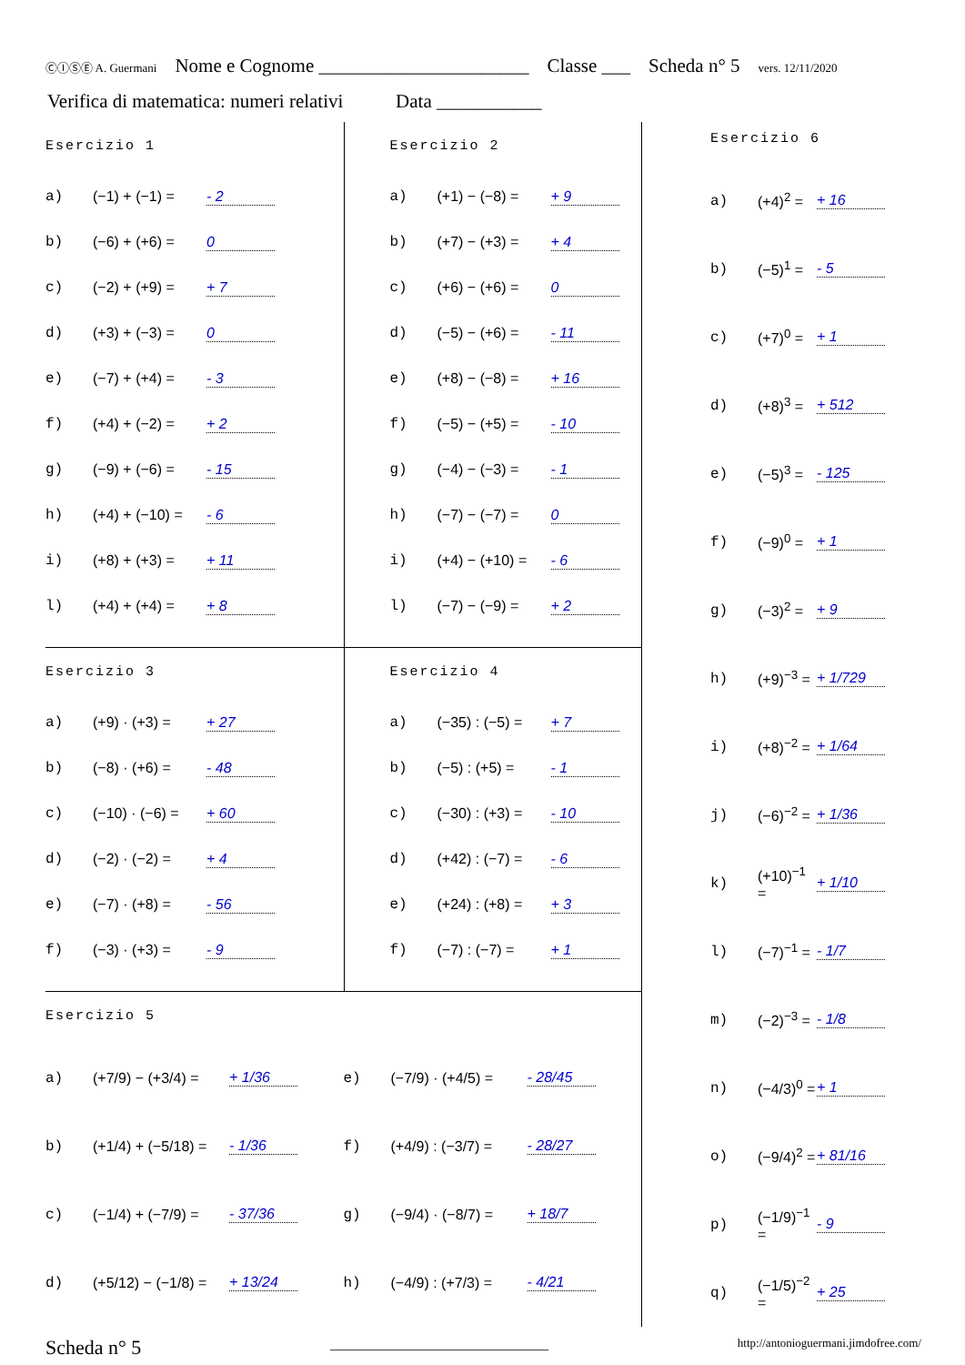ⒸⒾⓈⒺ A. Guermani Nome e Cognome ______________________ Classe ___ Scheda n° 5 vers. 12/11/2020
Verifica di matematica: numeri relativi Data ___________
Esercizio 1
a) (−1) + (−1) = - 2
b) (−6) + (+6) = 0
c) (−2) + (+9) = + 7
d) (+3) + (−3) = 0
e) (−7) + (+4) = - 3
f) (+4) + (−2) = + 2
g) (−9) + (−6) = - 15
h) (+4) + (−10) = - 6
i) (+8) + (+3) = + 11
l) (+4) + (+4) = + 8
Esercizio 2
a) (+1) − (−8) = + 9
b) (+7) − (+3) = + 4
c) (+6) − (+6) = 0
d) (−5) − (+6) = - 11
e) (+8) − (−8) = + 16
f) (−5) − (+5) = - 10
g) (−4) − (−3) = - 1
h) (−7) − (−7) = 0
i) (+4) − (+10) = - 6
l) (−7) − (−9) = + 2
Esercizio 3
a) (+9) · (+3) = + 27
b) (−8) · (+6) = - 48
c) (−10) · (−6) = + 60
d) (−2) · (−2) = + 4
e) (−7) · (+8) = - 56
f) (−3) · (+3) = - 9
Esercizio 4
a) (−35) : (−5) = + 7
b) (−5) : (+5) = - 1
c) (−30) : (+3) = - 10
d) (+42) : (−7) = - 6
e) (+24) : (+8) = + 3
f) (−7) : (−7) = + 1
Esercizio 5
a) (+7/9) − (+3/4) = + 1/36
e) (−7/9) · (+4/5) = - 28/45
b) (+1/4) + (−5/18) = - 1/36
f) (+4/9) : (−3/7) = - 28/27
c) (−1/4) + (−7/9) = - 37/36
g) (−9/4) · (−8/7) = + 18/7
d) (+5/12) − (−1/8) = + 13/24
h) (−4/9) : (+7/3) = - 4/21
Esercizio 6
a) (+4)<sup>2</sup> = + 16
b) (−5)<sup>1</sup> = - 5
c) (+7)<sup>0</sup> = + 1
d) (+8)<sup>3</sup> = + 512
e) (−5)<sup>3</sup> = - 125
f) (−9)<sup>0</sup> = + 1
g) (−3)<sup>2</sup> = + 9
h) (+9)<sup>−3</sup> = + 1/729
i) (+8)<sup>−2</sup> = + 1/64
j) (−6)<sup>−2</sup> = + 1/36
k) (+10)<sup>−1</sup> = + 1/10
l) (−7)<sup>−1</sup> = - 1/7
m) (−2)<sup>−3</sup> = - 1/8
n) (−4/3)<sup>0</sup> = + 1
o) (−9/4)<sup>2</sup> = + 81/16
p) (−1/9)<sup>−1</sup> = - 9
q) (−1/5)<sup>−2</sup> = + 25
Scheda n° 5 ______________________________ http://antonioguermani.jimdofree.com/